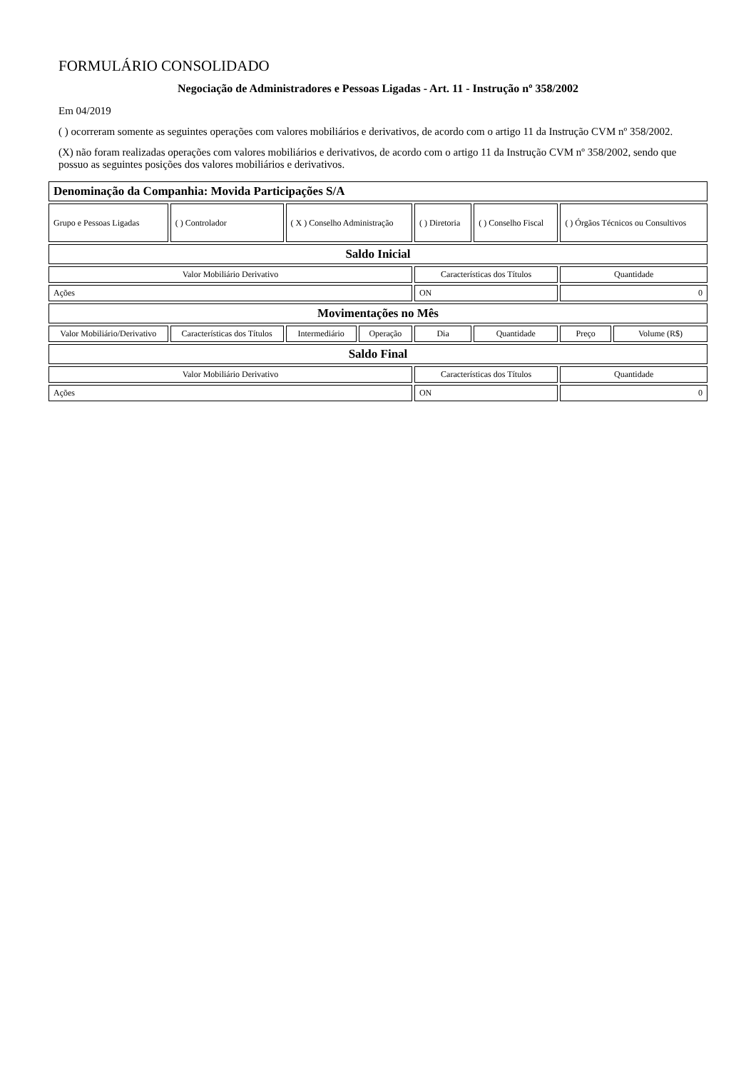FORMULÁRIO CONSOLIDADO
Negociação de Administradores e Pessoas Ligadas - Art. 11 - Instrução nº 358/2002
Em 04/2019
( ) ocorreram somente as seguintes operações com valores mobiliários e derivativos, de acordo com o artigo 11 da Instrução CVM nº 358/2002.
(X) não foram realizadas operações com valores mobiliários e derivativos, de acordo com o artigo 11 da Instrução CVM nº 358/2002, sendo que possuo as seguintes posições dos valores mobiliários e derivativos.
| Denominação da Companhia: Movida Participações S/A | | | | | | | |
| --- | --- | --- | --- | --- | --- | --- | --- |
| Grupo e Pessoas Ligadas | ( ) Controlador | ( X ) Conselho Administração | | ( ) Diretoria | ( ) Conselho Fiscal | ( ) Órgãos Técnicos ou Consultivos | |
| Saldo Inicial | | | | | | | |
| Valor Mobiliário Derivativo | | | | Características dos Títulos | | Quantidade | |
| Ações | | | | ON | | 0 | |
| Movimentações no Mês | | | | | | | |
| Valor Mobiliário/Derivativo | Características dos Títulos | Intermediário | Operação | Dia | Quantidade | Preço | Volume (R$) |
| Saldo Final | | | | | | | |
| Valor Mobiliário Derivativo | | | | Características dos Títulos | | Quantidade | |
| Ações | | | | ON | | 0 | |